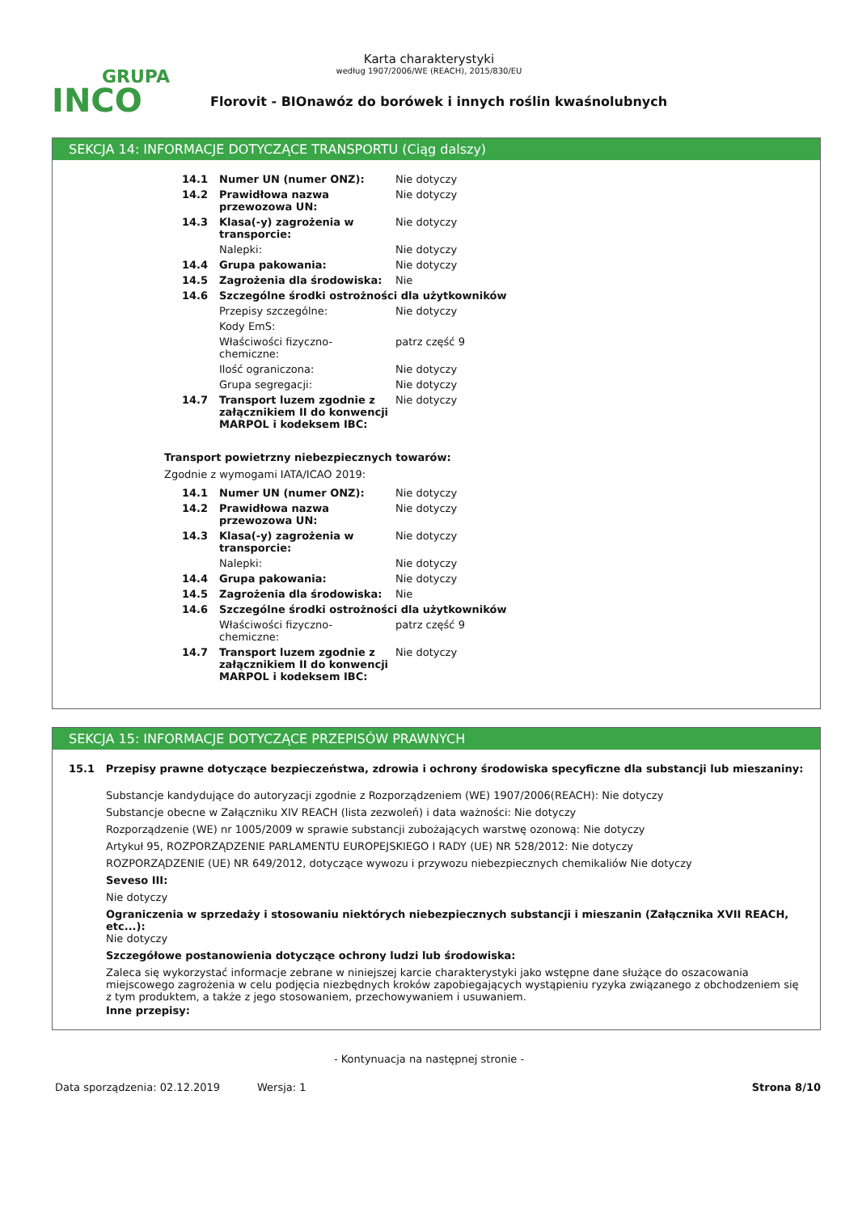GRUPA
INCO
Karta charakterystyki
według 1907/2006/WE (REACH), 2015/830/EU
Florovit - BIOnawóz do borówek i innych roślin kwaśnolubnych
SEKCJA 14: INFORMACJE DOTYCZĄCE TRANSPORTU (Ciąg dalszy)
| 14.1 | Numer UN (numer ONZ): | Nie dotyczy |
| 14.2 | Prawidłowa nazwa przewozowa UN: | Nie dotyczy |
| 14.3 | Klasa(-y) zagrożenia w transporcie: | Nie dotyczy |
| | Nalepki: | Nie dotyczy |
| 14.4 | Grupa pakowania: | Nie dotyczy |
| 14.5 | Zagrożenia dla środowiska: | Nie |
| 14.6 | Szczególne środki ostrożności dla użytkowników | |
| | Przepisy szczególne: | Nie dotyczy |
| | Kody EmS: | |
| | Właściwości fizyczno-chemiczne: | patrz część 9 |
| | Ilość ograniczona: | Nie dotyczy |
| | Grupa segregacji: | Nie dotyczy |
| 14.7 | Transport luzem zgodnie z załącznikiem II do konwencji MARPOL i kodeksem IBC: | Nie dotyczy |
Transport powietrzny niebezpiecznych towarów:
Zgodnie z wymogami IATA/ICAO 2019:
| 14.1 | Numer UN (numer ONZ): | Nie dotyczy |
| 14.2 | Prawidłowa nazwa przewozowa UN: | Nie dotyczy |
| 14.3 | Klasa(-y) zagrożenia w transporcie: | Nie dotyczy |
| | Nalepki: | Nie dotyczy |
| 14.4 | Grupa pakowania: | Nie dotyczy |
| 14.5 | Zagrożenia dla środowiska: | Nie |
| 14.6 | Szczególne środki ostrożności dla użytkowników | |
| | Właściwości fizyczno-chemiczne: | patrz część 9 |
| 14.7 | Transport luzem zgodnie z załącznikiem II do konwencji MARPOL i kodeksem IBC: | Nie dotyczy |
SEKCJA 15: INFORMACJE DOTYCZĄCE PRZEPISÓW PRAWNYCH
15.1 Przepisy prawne dotyczące bezpieczeństwa, zdrowia i ochrony środowiska specyficzne dla substancji lub mieszaniny:
Substancje kandydujące do autoryzacji zgodnie z Rozporządzeniem (WE) 1907/2006(REACH): Nie dotyczy
Substancje obecne w Załączniku XIV REACH (lista zezwoleń) i data ważności: Nie dotyczy
Rozporządzenie (WE) nr 1005/2009 w sprawie substancji zubożających warstwę ozonową: Nie dotyczy
Artykuł 95, ROZPORZĄDZENIE PARLAMENTU EUROPEJSKIEGO I RADY (UE) NR 528/2012: Nie dotyczy
ROZPORZĄDZENIE (UE) NR 649/2012, dotyczące wywozu i przywozu niebezpiecznych chemikaliów Nie dotyczy
Seveso III:
Nie dotyczy
Ograniczenia w sprzedaży i stosowaniu niektórych niebezpiecznych substancji i mieszanin (Załącznika XVII REACH, etc...):
Nie dotyczy
Szczegółowe postanowienia dotyczące ochrony ludzi lub środowiska:
Zaleca się wykorzystać informacje zebrane w niniejszej karcie charakterystyki jako wstępne dane służące do oszacowania miejscowego zagrożenia w celu podjęcia niezbędnych kroków zapobiegających wystąpieniu ryzyka związanego z obchodzeniem się z tym produktem, a także z jego stosowaniem, przechowywaniem i usuwaniem.
Inne przepisy:
- Kontynuacja na następnej stronie -
Data sporządzenia: 02.12.2019 Wersja: 1 Strona 8/10